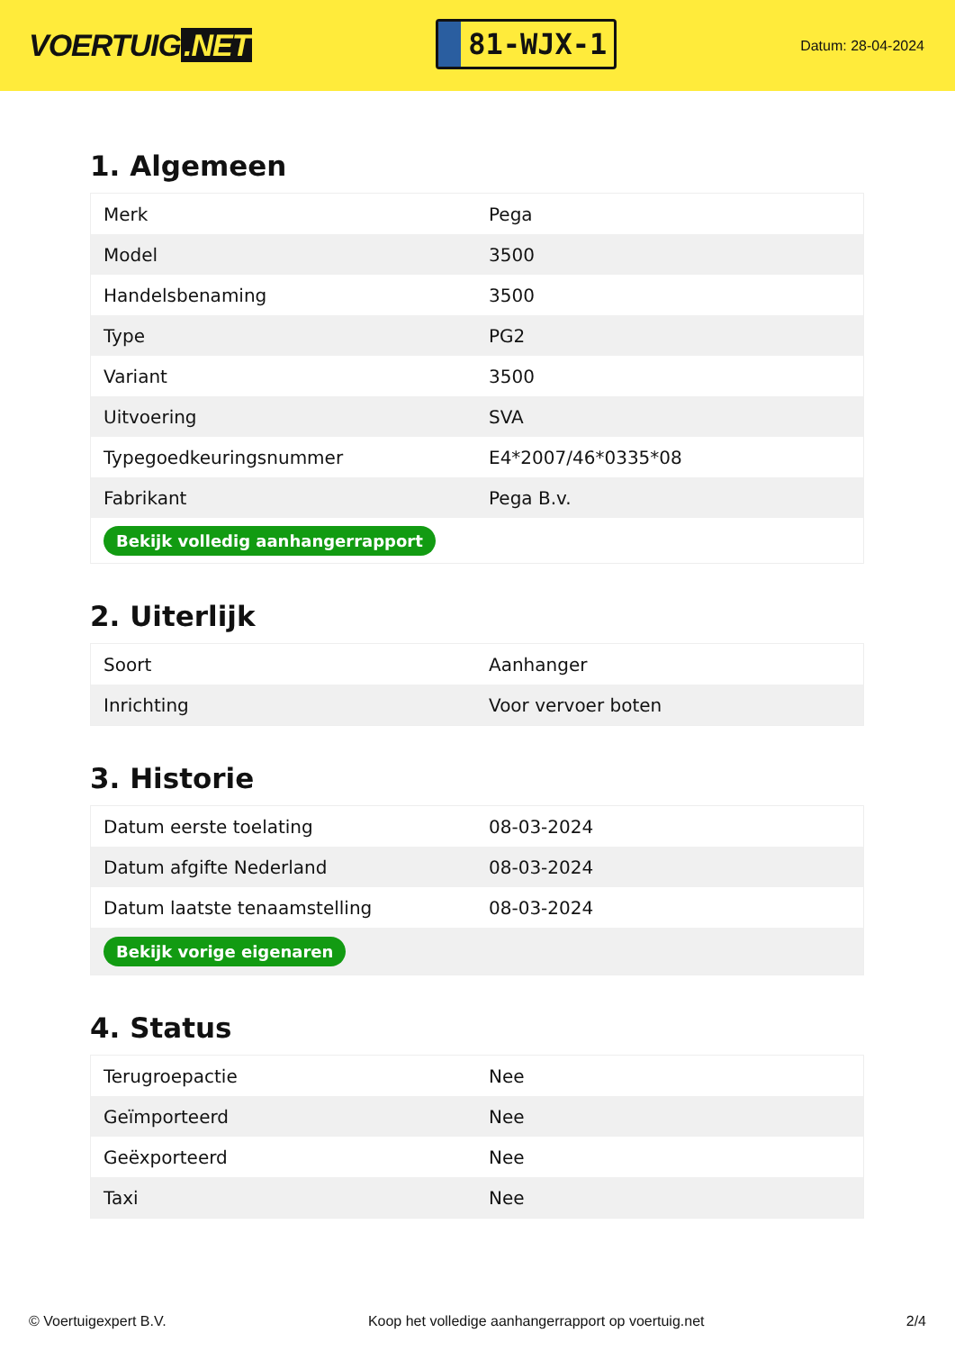VOERTUIG.NET
81-WJX-1
Datum: 28-04-2024
1. Algemeen
| Merk | Pega |
| Model | 3500 |
| Handelsbenaming | 3500 |
| Type | PG2 |
| Variant | 3500 |
| Uitvoering | SVA |
| Typegoedkeuringsnummer | E4*2007/46*0335*08 |
| Fabrikant | Pega B.v. |
| Bekijk volledig aanhangerrapport | |
2. Uiterlijk
| Soort | Aanhanger |
| Inrichting | Voor vervoer boten |
3. Historie
| Datum eerste toelating | 08-03-2024 |
| Datum afgifte Nederland | 08-03-2024 |
| Datum laatste tenaamstelling | 08-03-2024 |
| Bekijk vorige eigenaren | |
4. Status
| Terugroepactie | Nee |
| Geïmporteerd | Nee |
| Geëxporteerd | Nee |
| Taxi | Nee |
© Voertuigexpert B.V. Koop het volledige aanhangerrapport op voertuig.net 2/4